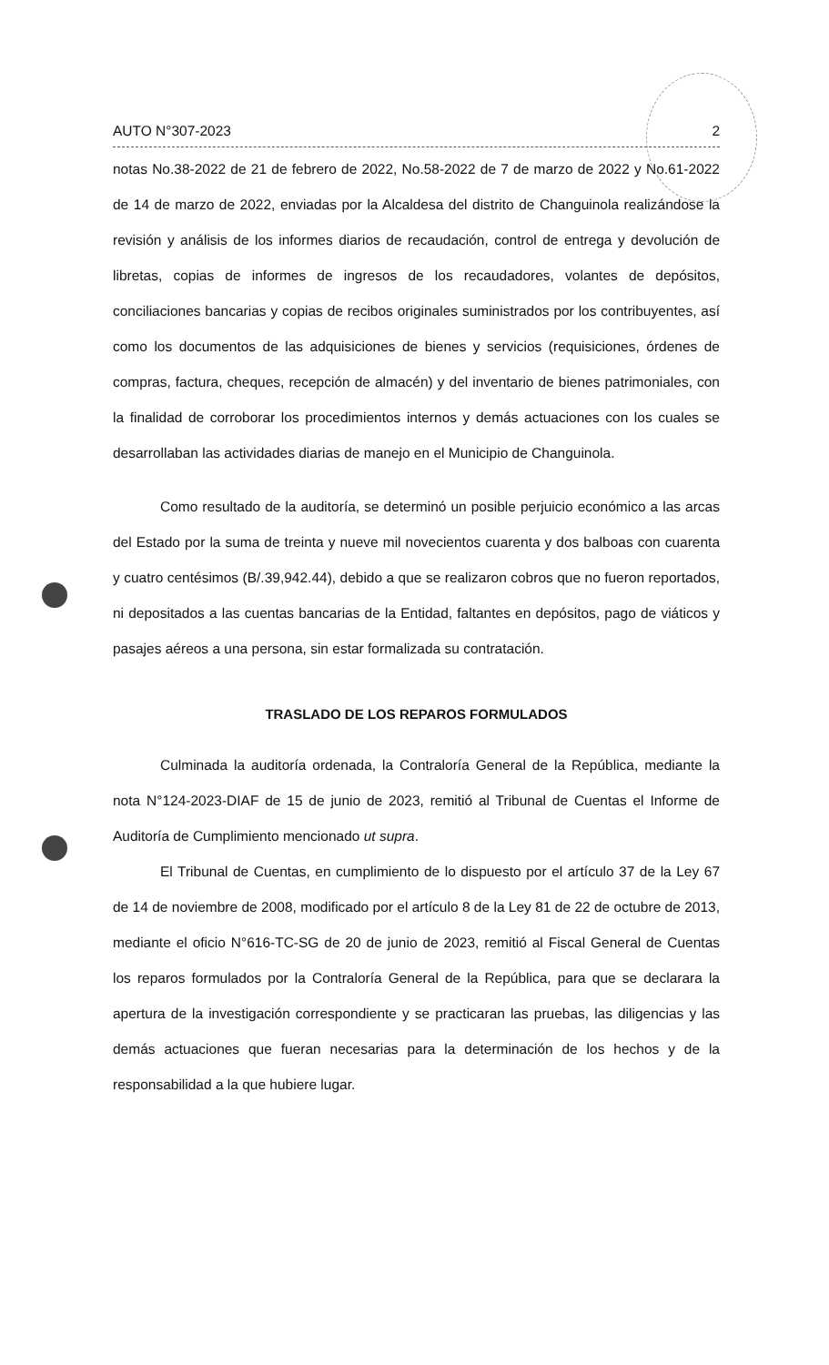AUTO N°307-2023 2
notas No.38-2022 de 21 de febrero de 2022, No.58-2022 de 7 de marzo de 2022 y No.61-2022 de 14 de marzo de 2022, enviadas por la Alcaldesa del distrito de Changuinola realizándose la revisión y análisis de los informes diarios de recaudación, control de entrega y devolución de libretas, copias de informes de ingresos de los recaudadores, volantes de depósitos, conciliaciones bancarias y copias de recibos originales suministrados por los contribuyentes, así como los documentos de las adquisiciones de bienes y servicios (requisiciones, órdenes de compras, factura, cheques, recepción de almacén) y del inventario de bienes patrimoniales, con la finalidad de corroborar los procedimientos internos y demás actuaciones con los cuales se desarrollaban las actividades diarias de manejo en el Municipio de Changuinola.
Como resultado de la auditoría, se determinó un posible perjuicio económico a las arcas del Estado por la suma de treinta y nueve mil novecientos cuarenta y dos balboas con cuarenta y cuatro centésimos (B/.39,942.44), debido a que se realizaron cobros que no fueron reportados, ni depositados a las cuentas bancarias de la Entidad, faltantes en depósitos, pago de viáticos y pasajes aéreos a una persona, sin estar formalizada su contratación.
TRASLADO DE LOS REPAROS FORMULADOS
Culminada la auditoría ordenada, la Contraloría General de la República, mediante la nota N°124-2023-DIAF de 15 de junio de 2023, remitió al Tribunal de Cuentas el Informe de Auditoría de Cumplimiento mencionado ut supra.
El Tribunal de Cuentas, en cumplimiento de lo dispuesto por el artículo 37 de la Ley 67 de 14 de noviembre de 2008, modificado por el artículo 8 de la Ley 81 de 22 de octubre de 2013, mediante el oficio N°616-TC-SG de 20 de junio de 2023, remitió al Fiscal General de Cuentas los reparos formulados por la Contraloría General de la República, para que se declarara la apertura de la investigación correspondiente y se practicaran las pruebas, las diligencias y las demás actuaciones que fueran necesarias para la determinación de los hechos y de la responsabilidad a la que hubiere lugar.